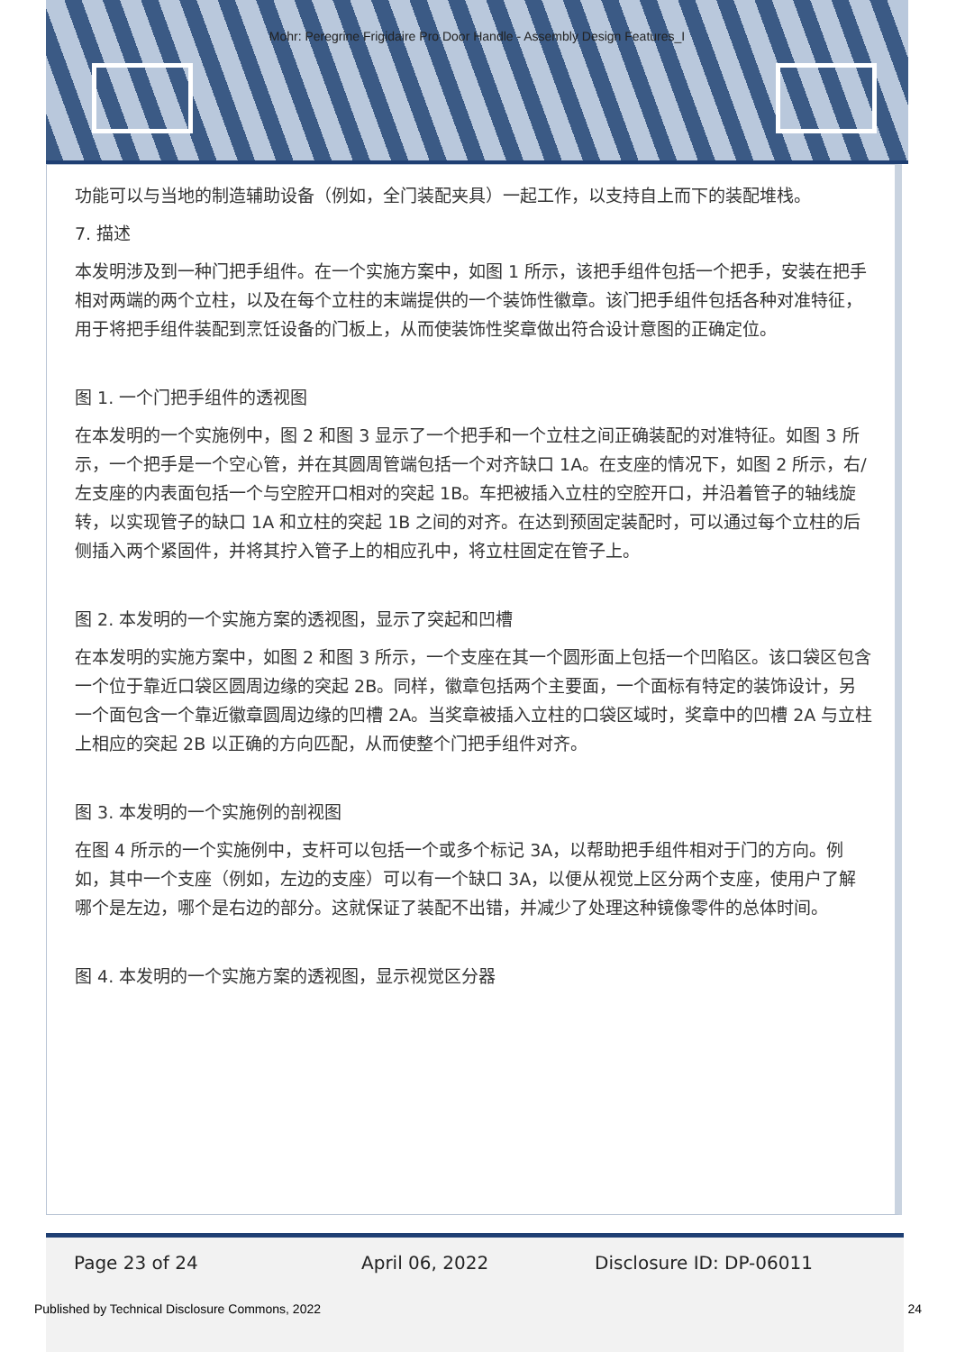Mohr: Peregrine Frigidaire Pro Door Handle - Assembly Design Features_I
功能可以与当地的制造辅助设备（例如，全门装配夹具）一起工作，以支持自上而下的装配堆栈。
7. 描述
本发明涉及到一种门把手组件。在一个实施方案中，如图 1 所示，该把手组件包括一个把手，安装在把手相对两端的两个立柱，以及在每个立柱的末端提供的一个装饰性徽章。该门把手组件包括各种对准特征，用于将把手组件装配到烹饪设备的门板上，从而使装饰性奖章做出符合设计意图的正确定位。
图 1. 一个门把手组件的透视图
在本发明的一个实施例中，图 2 和图 3 显示了一个把手和一个立柱之间正确装配的对准特征。如图 3 所示，一个把手是一个空心管，并在其圆周管端包括一个对齐缺口 1A。在支座的情况下，如图 2 所示，右/左支座的内表面包括一个与空腔开口相对的突起 1B。车把被插入立柱的空腔开口，并沿着管子的轴线旋转，以实现管子的缺口 1A 和立柱的突起 1B 之间的对齐。在达到预固定装配时，可以通过每个立柱的后侧插入两个紧固件，并将其拧入管子上的相应孔中，将立柱固定在管子上。
图 2. 本发明的一个实施方案的透视图，显示了突起和凹槽
在本发明的实施方案中，如图 2 和图 3 所示，一个支座在其一个圆形面上包括一个凹陷区。该口袋区包含一个位于靠近口袋区圆周边缘的突起 2B。同样，徽章包括两个主要面，一个面标有特定的装饰设计，另一个面包含一个靠近徽章圆周边缘的凹槽 2A。当奖章被插入立柱的口袋区域时，奖章中的凹槽 2A 与立柱上相应的突起 2B 以正确的方向匹配，从而使整个门把手组件对齐。
图 3. 本发明的一个实施例的剖视图
在图 4 所示的一个实施例中，支杆可以包括一个或多个标记 3A，以帮助把手组件相对于门的方向。例如，其中一个支座（例如，左边的支座）可以有一个缺口 3A，以便从视觉上区分两个支座，使用户了解哪个是左边，哪个是右边的部分。这就保证了装配不出错，并减少了处理这种镜像零件的总体时间。
图 4. 本发明的一个实施方案的透视图，显示视觉区分器
Page 23 of 24 April 06, 2022 Disclosure ID: DP-06011
Published by Technical Disclosure Commons, 2022 24